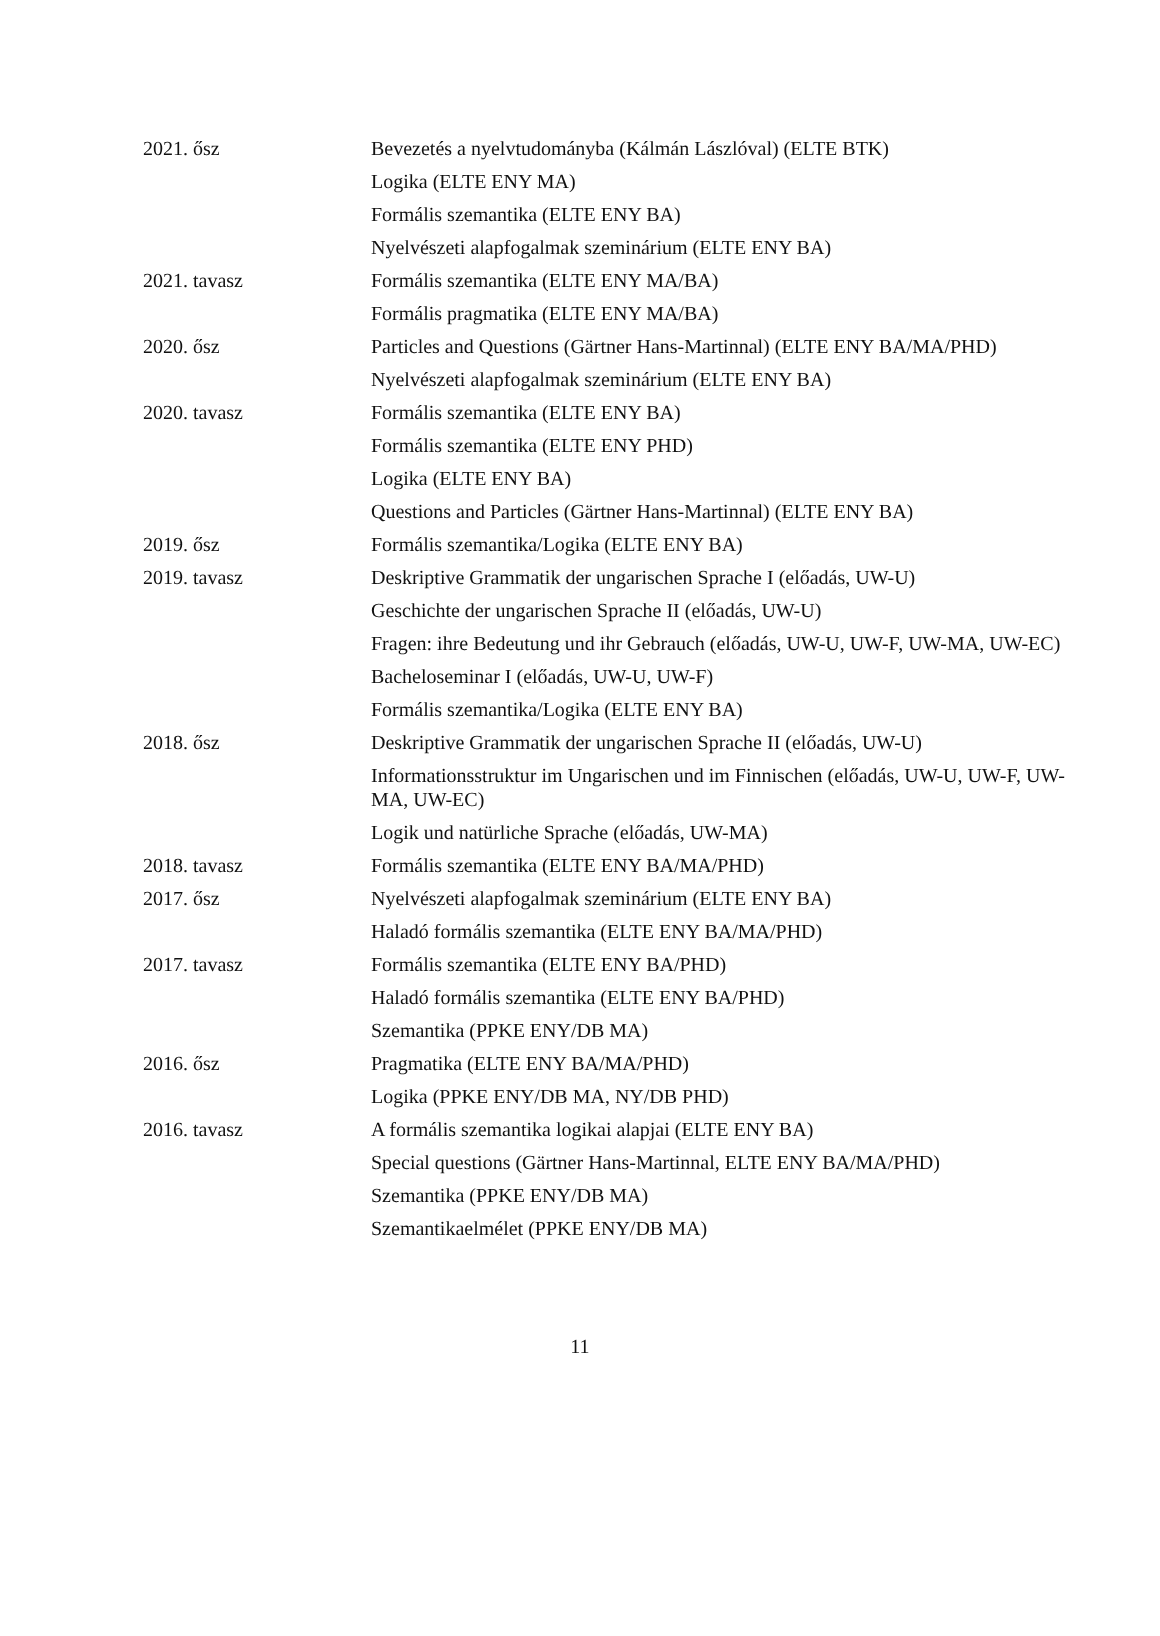| 2021. ősz | Bevezetés a nyelvtudományba (Kálmán Lászlóval) (ELTE BTK) |
| | Logika (ELTE ENY MA) |
| | Formális szemantika (ELTE ENY BA) |
| | Nyelvészeti alapfogalmak szeminárium (ELTE ENY BA) |
| 2021. tavasz | Formális szemantika (ELTE ENY MA/BA) |
| | Formális pragmatika (ELTE ENY MA/BA) |
| 2020. ősz | Particles and Questions (Gärtner Hans-Martinnal) (ELTE ENY BA/MA/PHD) |
| | Nyelvészeti alapfogalmak szeminárium (ELTE ENY BA) |
| 2020. tavasz | Formális szemantika (ELTE ENY BA) |
| | Formális szemantika (ELTE ENY PHD) |
| | Logika (ELTE ENY BA) |
| | Questions and Particles (Gärtner Hans-Martinnal) (ELTE ENY BA) |
| 2019. ősz | Formális szemantika/Logika (ELTE ENY BA) |
| 2019. tavasz | Deskriptive Grammatik der ungarischen Sprache I (előadás, UW-U) |
| | Geschichte der ungarischen Sprache II (előadás, UW-U) |
| | Fragen: ihre Bedeutung und ihr Gebrauch (előadás, UW-U, UW-F, UW-MA, UW-EC) |
| | Bacheloseminar I (előadás, UW-U, UW-F) |
| | Formális szemantika/Logika (ELTE ENY BA) |
| 2018. ősz | Deskriptive Grammatik der ungarischen Sprache II (előadás, UW-U) |
| | Informationsstruktur im Ungarischen und im Finnischen (előadás, UW-U, UW-F, UW-MA, UW-EC) |
| | Logik und natürliche Sprache (előadás, UW-MA) |
| 2018. tavasz | Formális szemantika (ELTE ENY BA/MA/PHD) |
| 2017. ősz | Nyelvészeti alapfogalmak szeminárium (ELTE ENY BA) |
| | Haladó formális szemantika (ELTE ENY BA/MA/PHD) |
| 2017. tavasz | Formális szemantika (ELTE ENY BA/PHD) |
| | Haladó formális szemantika (ELTE ENY BA/PHD) |
| | Szemantika (PPKE ENY/DB MA) |
| 2016. ősz | Pragmatika (ELTE ENY BA/MA/PHD) |
| | Logika (PPKE ENY/DB MA, NY/DB PHD) |
| 2016. tavasz | A formális szemantika logikai alapjai (ELTE ENY BA) |
| | Special questions (Gärtner Hans-Martinnal, ELTE ENY BA/MA/PHD) |
| | Szemantika (PPKE ENY/DB MA) |
| | Szemantikaelmélet (PPKE ENY/DB MA) |
11